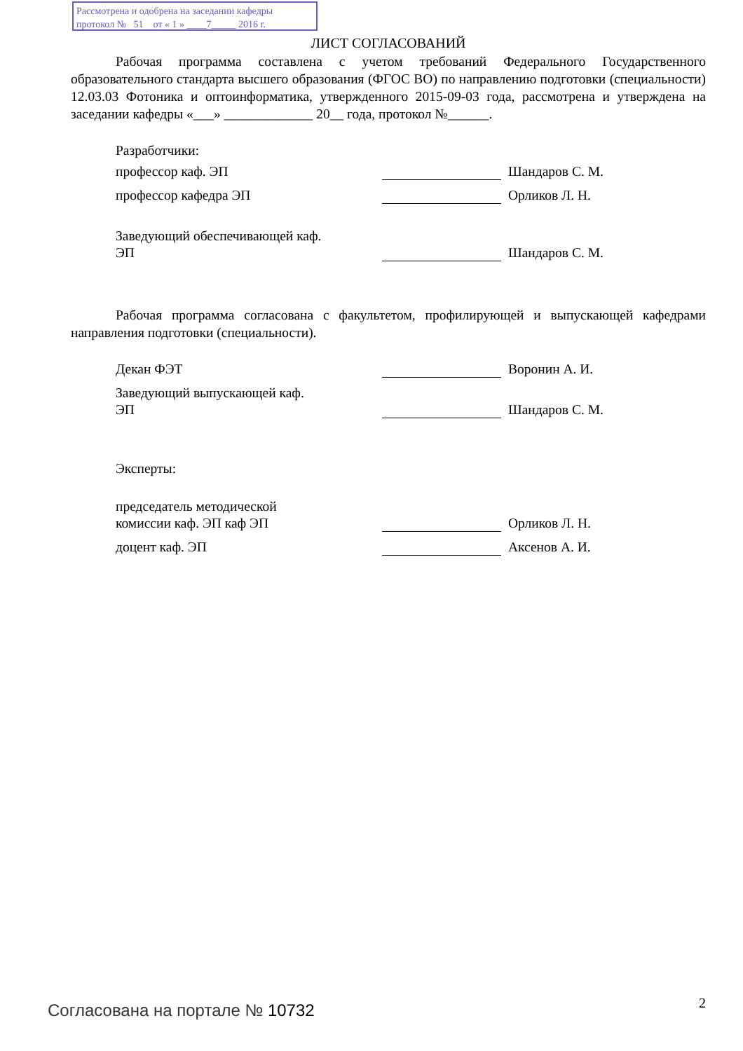Рассмотрена и одобрена на заседании кафедры
протокол № 51 от « 1 » ____7_____ 2016 г.
ЛИСТ СОГЛАСОВАНИЙ
Рабочая программа составлена с учетом требований Федерального Государственного образовательного стандарта высшего образования (ФГОС ВО) по направлению подготовки (специальности) 12.03.03 Фотоника и оптоинформатика, утвержденного 2015-09-03 года, рассмотрена и утверждена на заседании кафедры «___» _____________ 20__ года, протокол №______.
Разработчики:
профессор каф. ЭП Шандаров С. М.
профессор кафедра ЭП Орликов Л. Н.
Заведующий обеспечивающей каф.
ЭП
Шандаров С. М.
Рабочая программа согласована с факультетом, профилирующей и выпускающей кафедрами направления подготовки (специальности).
Декан ФЭТ Воронин А. И.
Заведующий выпускающей каф.
ЭП
Шандаров С. М.
Эксперты:
председатель методической
комиссии каф. ЭП каф ЭП
Орликов Л. Н.
доцент каф. ЭП Аксенов А. И.
Согласована на портале № 10732 2